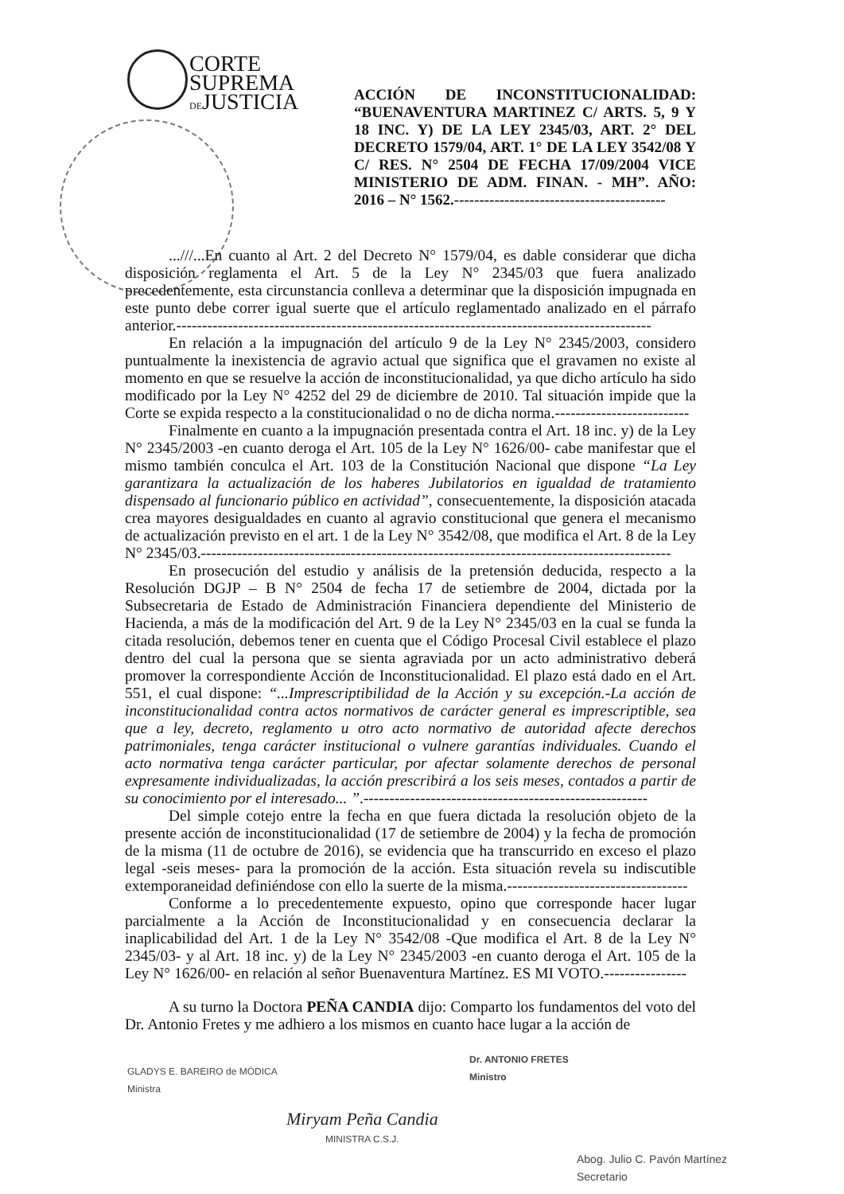CORTE
SUPREMA
DEJUSTICIA
ACCIÓN DE INCONSTITUCIONALIDAD: “BUENAVENTURA MARTINEZ C/ ARTS. 5, 9 Y 18 INC. Y) DE LA LEY 2345/03, ART. 2° DEL DECRETO 1579/04, ART. 1° DE LA LEY 3542/08 Y C/ RES. N° 2504 DE FECHA 17/09/2004 VICE MINISTERIO DE ADM. FINAN. - MH”. AÑO: 2016 – N° 1562.------------------------------------------
...///...En cuanto al Art. 2 del Decreto N° 1579/04, es dable considerar que dicha disposición reglamenta el Art. 5 de la Ley N° 2345/03 que fuera analizado precedentemente, esta circunstancia conlleva a determinar que la disposición impugnada en este punto debe correr igual suerte que el artículo reglamentado analizado en el párrafo anterior.--------------------------------------------------------------------------------------------
En relación a la impugnación del artículo 9 de la Ley N° 2345/2003, considero puntualmente la inexistencia de agravio actual que significa que el gravamen no existe al momento en que se resuelve la acción de inconstitucionalidad, ya que dicho artículo ha sido modificado por la Ley N° 4252 del 29 de diciembre de 2010. Tal situación impide que la Corte se expida respecto a la constitucionalidad o no de dicha norma.--------------------------
Finalmente en cuanto a la impugnación presentada contra el Art. 18 inc. y) de la Ley N° 2345/2003 -en cuanto deroga el Art. 105 de la Ley N° 1626/00- cabe manifestar que el mismo también conculca el Art. 103 de la Constitución Nacional que dispone “La Ley garantizara la actualización de los haberes Jubilatorios en igualdad de tratamiento dispensado al funcionario público en actividad”, consecuentemente, la disposición atacada crea mayores desigualdades en cuanto al agravio constitucional que genera el mecanismo de actualización previsto en el art. 1 de la Ley N° 3542/08, que modifica el Art. 8 de la Ley N° 2345/03.-------------------------------------------------------------------------------------------
En prosecución del estudio y análisis de la pretensión deducida, respecto a la Resolución DGJP – B N° 2504 de fecha 17 de setiembre de 2004, dictada por la Subsecretaria de Estado de Administración Financiera dependiente del Ministerio de Hacienda, a más de la modificación del Art. 9 de la Ley N° 2345/03 en la cual se funda la citada resolución, debemos tener en cuenta que el Código Procesal Civil establece el plazo dentro del cual la persona que se sienta agraviada por un acto administrativo deberá promover la correspondiente Acción de Inconstitucionalidad. El plazo está dado en el Art. 551, el cual dispone: “...Imprescriptibilidad de la Acción y su excepción.-La acción de inconstitucionalidad contra actos normativos de carácter general es imprescriptible, sea que a ley, decreto, reglamento u otro acto normativo de autoridad afecte derechos patrimoniales, tenga carácter institucional o vulnere garantías individuales. Cuando el acto normativa tenga carácter particular, por afectar solamente derechos de personal expresamente individualizadas, la acción prescribirá a los seis meses, contados a partir de su conocimiento por el interesado... ”.-------------------------------------------------------
Del simple cotejo entre la fecha en que fuera dictada la resolución objeto de la presente acción de inconstitucionalidad (17 de setiembre de 2004) y la fecha de promoción de la misma (11 de octubre de 2016), se evidencia que ha transcurrido en exceso el plazo legal -seis meses- para la promoción de la acción. Esta situación revela su indiscutible extemporaneidad definiéndose con ello la suerte de la misma.-----------------------------------
Conforme a lo precedentemente expuesto, opino que corresponde hacer lugar parcialmente a la Acción de Inconstitucionalidad y en consecuencia declarar la inaplicabilidad del Art. 1 de la Ley N° 3542/08 -Que modifica el Art. 8 de la Ley N° 2345/03- y al Art. 18 inc. y) de la Ley N° 2345/2003 -en cuanto deroga el Art. 105 de la Ley N° 1626/00- en relación al señor Buenaventura Martínez. ES MI VOTO.----------------
A su turno la Doctora PEÑA CANDIA dijo: Comparto los fundamentos del voto del Dr. Antonio Fretes y me adhiero a los mismos en cuanto hace lugar a la acción de
GLADYS E. BAREIRO de MÓDICA
Ministra
Miryam Peña Candia
MINISTRA C.S.J.
Dr. ANTONIO FRETES
Ministro
Abog. Julio C. Pavón Martínez
Secretario